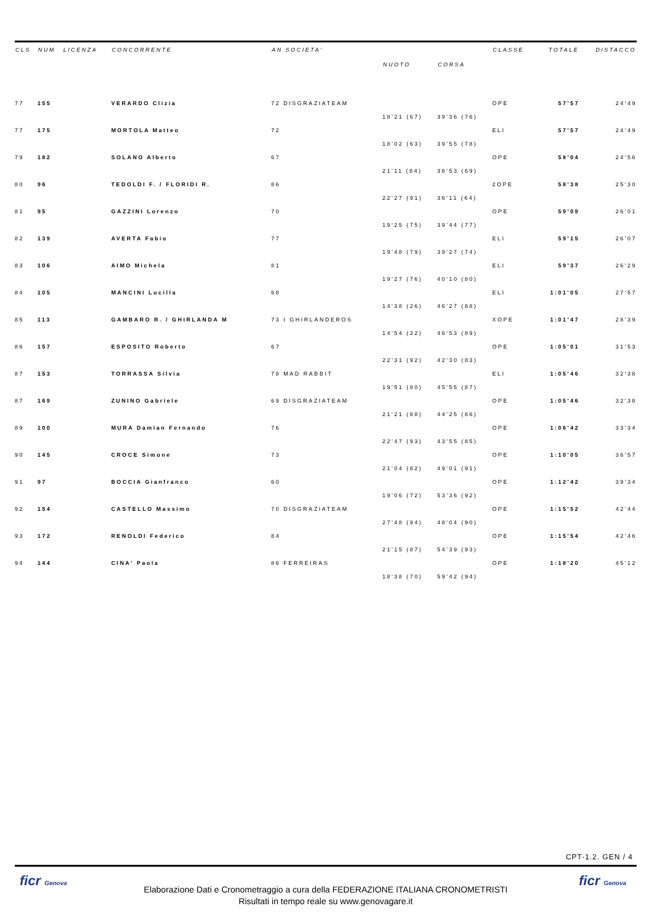| CLS | NUM | LICENZA | CONCORRENTE | AN SOCIETA' | | | CLASSE | TOTALE | DISTACCO |
| --- | --- | --- | --- | --- | --- | --- | --- | --- | --- |
| | | | | | NUOTO | CORSA | | | |
| 77 | 155 | | VERARDO Clizia | 72 DISGRAZIATEAM | | | OPE | 57'57 | 24'49 |
| | | | | | 18'21 (67) | 39'36 (76) | | | |
| 77 | 175 | | MORTOLA Matteo | 72 | | | ELI | 57'57 | 24'49 |
| | | | | | 18'02 (63) | 39'55 (78) | | | |
| 79 | 182 | | SOLANO Alberto | 67 | | | OPE | 58'04 | 24'56 |
| | | | | | 21'11 (84) | 36'53 (69) | | | |
| 80 | 96 | | TEDOLDI F. / FLORIDI R. | 86 | | | 2OPE | 58'38 | 25'30 |
| | | | | | 22'27 (91) | 36'11 (64) | | | |
| 81 | 95 | | GAZZINI Lorenzo | 70 | | | OPE | 59'09 | 26'01 |
| | | | | | 19'25 (75) | 39'44 (77) | | | |
| 82 | 139 | | AVERTA Fabio | 77 | | | ELI | 59'15 | 26'07 |
| | | | | | 19'48 (79) | 39'27 (74) | | | |
| 83 | 106 | | AIMO Michela | 81 | | | ELI | 59'37 | 26'29 |
| | | | | | 19'27 (76) | 40'10 (80) | | | |
| 84 | 105 | | MANCINI Lucilla | 68 | | | ELI | 1:01'05 | 27'57 |
| | | | | | 14'38 (26) | 46'27 (88) | | | |
| 85 | 113 | | GAMBARO R. / GHIRLANDA M | 73 I GHIRLANDEROS | | | XOPE | 1:01'47 | 28'39 |
| | | | | | 14'54 (32) | 46'53 (89) | | | |
| 86 | 157 | | ESPOSITO Roberto | 67 | | | OPE | 1:05'01 | 31'53 |
| | | | | | 22'31 (92) | 42'30 (83) | | | |
| 87 | 153 | | TORRASSA Silvia | 78 MAD RABBIT | | | ELI | 1:05'46 | 32'38 |
| | | | | | 19'51 (80) | 45'55 (87) | | | |
| 87 | 169 | | ZUNINO Gabriele | 69 DISGRAZIATEAM | | | OPE | 1:05'46 | 32'38 |
| | | | | | 21'21 (88) | 44'25 (86) | | | |
| 89 | 100 | | MURA Damian Fernando | 76 | | | OPE | 1:06'42 | 33'34 |
| | | | | | 22'47 (93) | 43'55 (85) | | | |
| 90 | 145 | | CROCE Simone | 73 | | | OPE | 1:10'05 | 36'57 |
| | | | | | 21'04 (82) | 49'01 (91) | | | |
| 91 | 97 | | BOCCIA Gianfranco | 60 | | | OPE | 1:12'42 | 39'34 |
| | | | | | 19'06 (72) | 53'36 (92) | | | |
| 92 | 154 | | CASTELLO Massimo | 70 DISGRAZIATEAM | | | OPE | 1:15'52 | 42'44 |
| | | | | | 27'48 (94) | 48'04 (90) | | | |
| 93 | 172 | | RENOLDI Federico | 84 | | | OPE | 1:15'54 | 42'46 |
| | | | | | 21'15 (87) | 54'39 (93) | | | |
| 94 | 144 | | CINA' Paola | 86 FERREIRAS | | | OPE | 1:18'20 | 45'12 |
| | | | | | 18'38 (70) | 59'42 (94) | | | |
CPT-1.2. GEN / 4
Elaborazione Dati e Cronometraggio a cura della FEDERAZIONE ITALIANA CRONOMETRISTI
Risultati in tempo reale su www.genovagare.it
ficr Genova ficr Genova